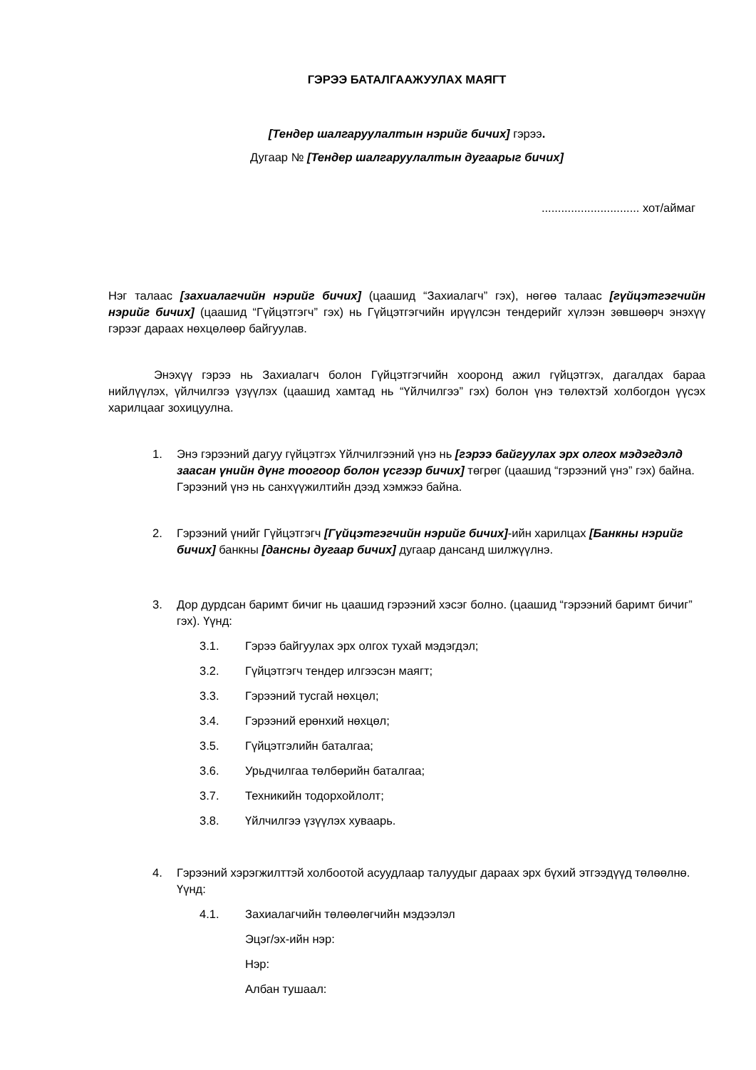ГЭРЭЭ БАТАЛГААЖУУЛАХ МАЯГТ
[Тендер шалгаруулалтын нэрийг бичих] гэрээ.
Дугаар № [Тендер шалгаруулалтын дугаарыг бичих]
.............................. хот/аймаг
Нэг талаас [захиалагчийн нэрийг бичих] (цаашид “Захиалагч” гэх), нөгөө талаас [гүйцэтгэгчийн нэрийг бичих] (цаашид “Гүйцэтгэгч” гэх) нь Гүйцэтгэгчийн ирүүлсэн тендерийг хүлээн зөвшөөрч энэхүү гэрээг дараах нөхцөлөөр байгуулав.
Энэхүү гэрээ нь Захиалагч болон Гүйцэтгэгчийн хооронд ажил гүйцэтгэх, дагалдах бараа нийлүүлэх, үйлчилгээ үзүүлэх (цаашид хамтад нь “Үйлчилгээ” гэх) болон үнэ төлөхтэй холбогдон үүсэх харилцааг зохицуулна.
1. Энэ гэрээний дагуу гүйцэтгэх Үйлчилгээний үнэ нь [гэрээ байгуулах эрх олгох мэдэгдэлд заасан үнийн дүнг тоогоор болон үсгээр бичих] төгрөг (цаашид “гэрээний үнэ” гэх) байна. Гэрээний үнэ нь санхүүжилтийн дээд хэмжээ байна.
2. Гэрээний үнийг Гүйцэтгэгч [Гүйцэтгэгчийн нэрийг бичих]-ийн харилцах [Банкны нэрийг бичих] банкны [дансны дугаар бичих] дугаар дансанд шилжүүлнэ.
3. Дор дурдсан баримт бичиг нь цаашид гэрээний хэсэг болно. (цаашид “гэрээний баримт бичиг” гэх). Үүнд:
3.1. Гэрээ байгуулах эрх олгох тухай мэдэгдэл;
3.2. Гүйцэтгэгч тендер илгээсэн маягт;
3.3. Гэрээний тусгай нөхцөл;
3.4. Гэрээний ерөнхий нөхцөл;
3.5. Гүйцэтгэлийн баталгаа;
3.6. Урьдчилгаа төлбөрийн баталгаа;
3.7. Техникийн тодорхойлолт;
3.8. Үйлчилгээ үзүүлэх хуваарь.
4. Гэрээний хэрэгжилттэй холбоотой асуудлаар талуудыг дараах эрх бүхий этгээдүүд төлөөлнө. Үүнд:
4.1. Захиалагчийн төлөөлөгчийн мэдээлэл
Эцэг/эх-ийн нэр:
Нэр:
Албан тушаал: